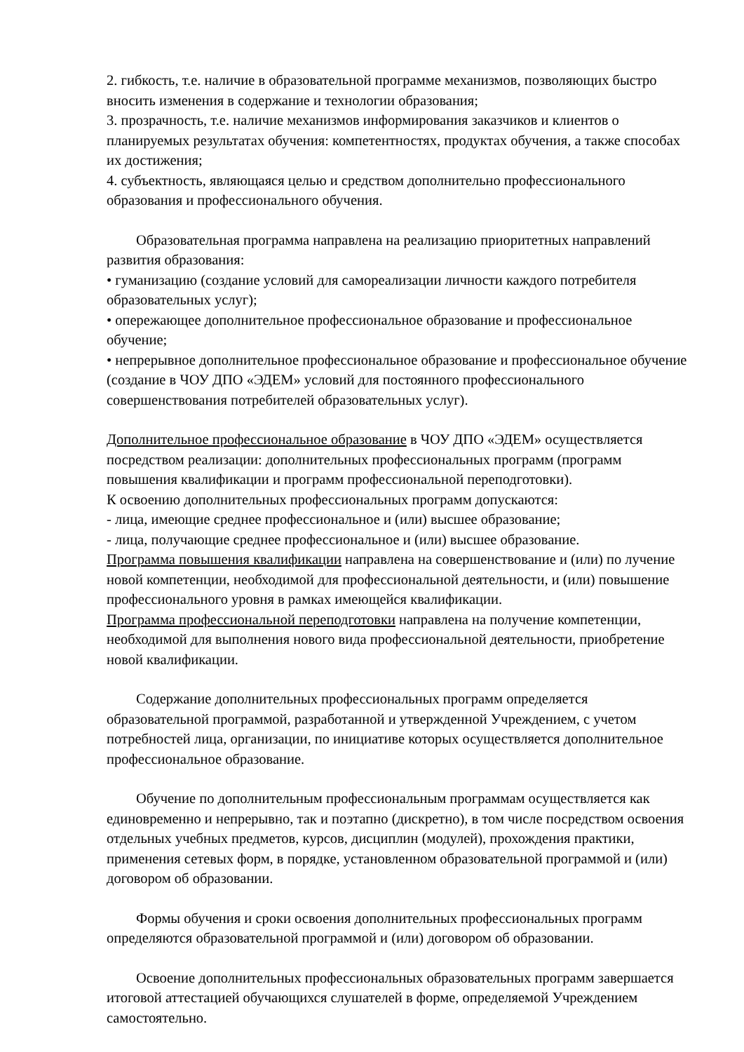2. гибкость, т.е. наличие в образовательной программе механизмов, позволяющих быстро вносить изменения в содержание и технологии образования;
3. прозрачность, т.е. наличие механизмов информирования заказчиков и клиентов о планируемых результатах обучения: компетентностях, продуктах обучения, а также способах их достижения;
4. субъектность, являющаяся целью и средством дополнительно профессионального образования и профессионального обучения.
Образовательная программа направлена на реализацию приоритетных направлений развития образования:
• гуманизацию (создание условий для самореализации личности каждого потребителя образовательных услуг);
• опережающее дополнительное профессиональное образование и профессиональное обучение;
• непрерывное дополнительное профессиональное образование и профессиональное обучение (создание в ЧОУ ДПО «ЭДЕМ» условий для постоянного профессионального совершенствования потребителей образовательных услуг).
Дополнительное профессиональное образование в ЧОУ ДПО «ЭДЕМ» осуществляется посредством реализации: дополнительных профессиональных программ (программ повышения квалификации и программ профессиональной переподготовки).
К освоению дополнительных профессиональных программ допускаются:
- лица, имеющие среднее профессиональное и (или) высшее образование;
- лица, получающие среднее профессиональное и (или) высшее образование.
Программа повышения квалификации направлена на совершенствование и (или) по лучение новой компетенции, необходимой для профессиональной деятельности, и (или) повышение профессионального уровня в рамках имеющейся квалификации.
Программа профессиональной переподготовки направлена на получение компетенции, необходимой для выполнения нового вида профессиональной деятельности, приобретение новой квалификации.
Содержание дополнительных профессиональных программ определяется образовательной программой, разработанной и утвержденной Учреждением, с учетом потребностей лица, организации, по инициативе которых осуществляется дополнительное профессиональное образование.
Обучение по дополнительным профессиональным программам осуществляется как единовременно и непрерывно, так и поэтапно (дискретно), в том числе посредством освоения отдельных учебных предметов, курсов, дисциплин (модулей), прохождения практики, применения сетевых форм, в порядке, установленном образовательной программой и (или) договором об образовании.
Формы обучения и сроки освоения дополнительных профессиональных программ определяются образовательной программой и (или) договором об образовании.
Освоение дополнительных профессиональных образовательных программ завершается итоговой аттестацией обучающихся слушателей в форме, определяемой Учреждением самостоятельно.